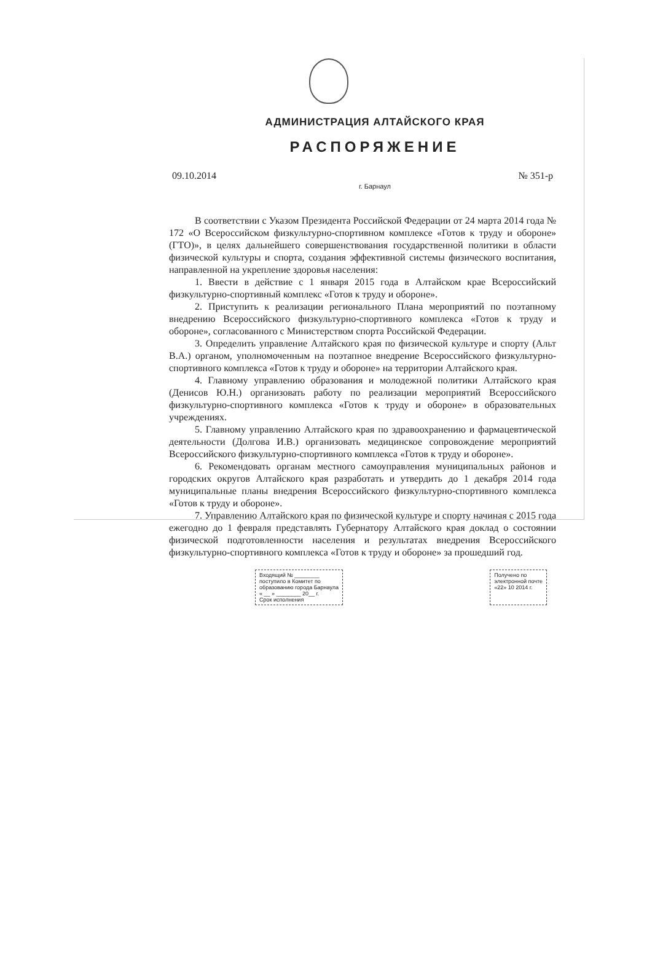АДМИНИСТРАЦИЯ АЛТАЙСКОГО КРАЯ
РАСПОРЯЖЕНИЕ
09.10.2014 № 351-р
г. Барнаул
В соответствии с Указом Президента Российской Федерации от 24 марта 2014 года № 172 «О Всероссийском физкультурно-спортивном комплексе «Готов к труду и обороне» (ГТО)», в целях дальнейшего совершенствования государственной политики в области физической культуры и спорта, создания эффективной системы физического воспитания, направленной на укрепление здоровья населения:
1. Ввести в действие с 1 января 2015 года в Алтайском крае Всероссийский физкультурно-спортивный комплекс «Готов к труду и обороне».
2. Приступить к реализации регионального Плана мероприятий по поэтапному внедрению Всероссийского физкультурно-спортивного комплекса «Готов к труду и обороне», согласованного с Министерством спорта Российской Федерации.
3. Определить управление Алтайского края по физической культуре и спорту (Альт В.А.) органом, уполномоченным на поэтапное внедрение Всероссийского физкультурно-спортивного комплекса «Готов к труду и обороне» на территории Алтайского края.
4. Главному управлению образования и молодежной политики Алтайского края (Денисов Ю.Н.) организовать работу по реализации мероприятий Всероссийского физкультурно-спортивного комплекса «Готов к труду и обороне» в образовательных учреждениях.
5. Главному управлению Алтайского края по здравоохранению и фармацевтической деятельности (Долгова И.В.) организовать медицинское сопровождение мероприятий Всероссийского физкультурно-спортивного комплекса «Готов к труду и обороне».
6. Рекомендовать органам местного самоуправления муниципальных районов и городских округов Алтайского края разработать и утвердить до 1 декабря 2014 года муниципальные планы внедрения Всероссийского физкультурно-спортивного комплекса «Готов к труду и обороне».
7. Управлению Алтайского края по физической культуре и спорту начиная с 2015 года ежегодно до 1 февраля представлять Губернатору Алтайского края доклад о состоянии физической подготовленности населения и результатах внедрения Всероссийского физкультурно-спортивного комплекса «Готов к труду и обороне» за прошедший год.
Входящий № ________
поступило в Комитет по
образованию города Барнаула
« __ » ________ 20__ г.
Срок исполнения
Получено по
электронной почте
«22» 10 2014 г.